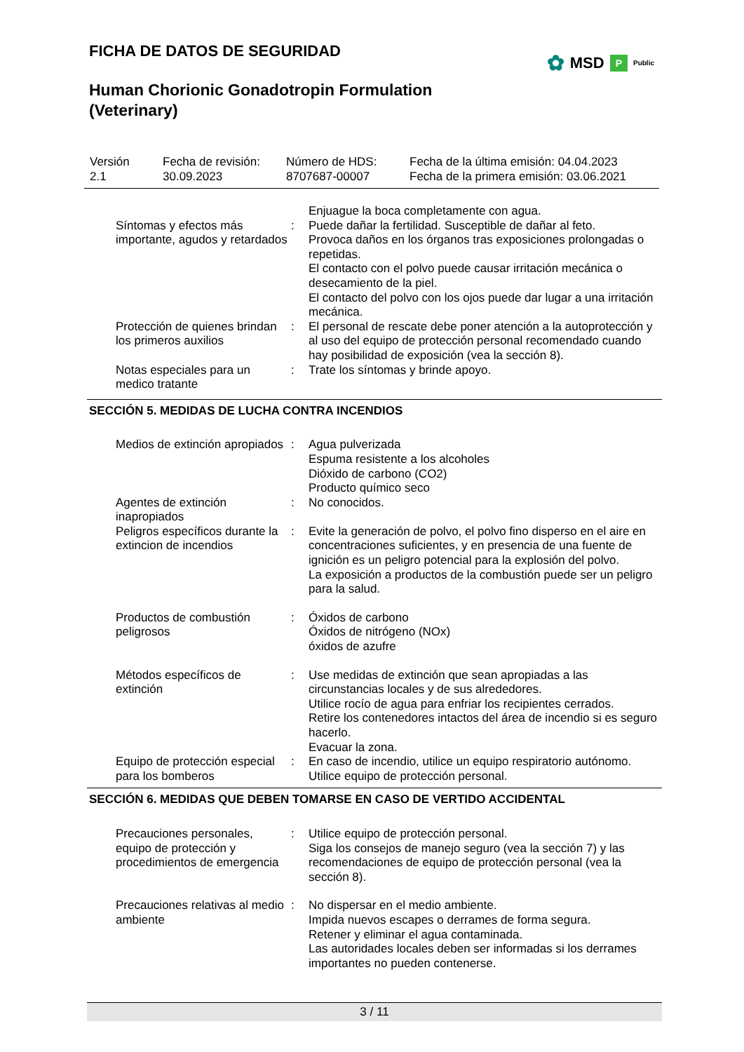FICHA DE DATOS DE SEGURIDAD
✿ MSD P Public
Human Chorionic Gonadotropin Formulation (Veterinary)
| Versión 2.1 | Fecha de revisión: 30.09.2023 | Número de HDS: 8707687-00007 | Fecha de la última emisión: 04.04.2023 Fecha de la primera emisión: 03.06.2021 |
| | | Enjuague la boca completamente con agua. |
| Síntomas y efectos más importante, agudos y retardados | : | Puede dañar la fertilidad. Susceptible de dañar al feto. Provoca daños en los órganos tras exposiciones prolongadas o repetidas. El contacto con el polvo puede causar irritación mecánica o desecamiento de la piel. El contacto del polvo con los ojos puede dar lugar a una irritación mecánica. |
| Protección de quienes brindan los primeros auxilios | : | El personal de rescate debe poner atención a la autoprotección y al uso del equipo de protección personal recomendado cuando hay posibilidad de exposición (vea la sección 8). |
| Notas especiales para un medico tratante | : | Trate los síntomas y brinde apoyo. |
| SECCIÓN 5. MEDIDAS DE LUCHA CONTRA INCENDIOS | | |
| Medios de extinción apropiados | : | Agua pulverizada Espuma resistente a los alcoholes Dióxido de carbono (CO2) Producto químico seco |
| Agentes de extinción inapropiados | : | No conocidos. |
| Peligros específicos durante la extincion de incendios | : | Evite la generación de polvo, el polvo fino disperso en el aire en concentraciones suficientes, y en presencia de una fuente de ignición es un peligro potencial para la explosión del polvo. La exposición a productos de la combustión puede ser un peligro para la salud. |
| Productos de combustión peligrosos | : | Óxidos de carbono Óxidos de nitrógeno (NOx) óxidos de azufre |
| Métodos específicos de extinción | : | Use medidas de extinción que sean apropiadas a las circunstancias locales y de sus alrededores. Utilice rocío de agua para enfriar los recipientes cerrados. Retire los contenedores intactos del área de incendio si es seguro hacerlo. Evacuar la zona. |
| Equipo de protección especial para los bomberos | : | En caso de incendio, utilice un equipo respiratorio autónomo. Utilice equipo de protección personal. |
| SECCIÓN 6. MEDIDAS QUE DEBEN TOMARSE EN CASO DE VERTIDO ACCIDENTAL | | |
| Precauciones personales, equipo de protección y procedimientos de emergencia | : | Utilice equipo de protección personal. Siga los consejos de manejo seguro (vea la sección 7) y las recomendaciones de equipo de protección personal (vea la sección 8). |
| Precauciones relativas al medio ambiente | : | No dispersar en el medio ambiente. Impida nuevos escapes o derrames de forma segura. Retener y eliminar el agua contaminada. Las autoridades locales deben ser informadas si los derrames importantes no pueden contenerse. |
3 / 11